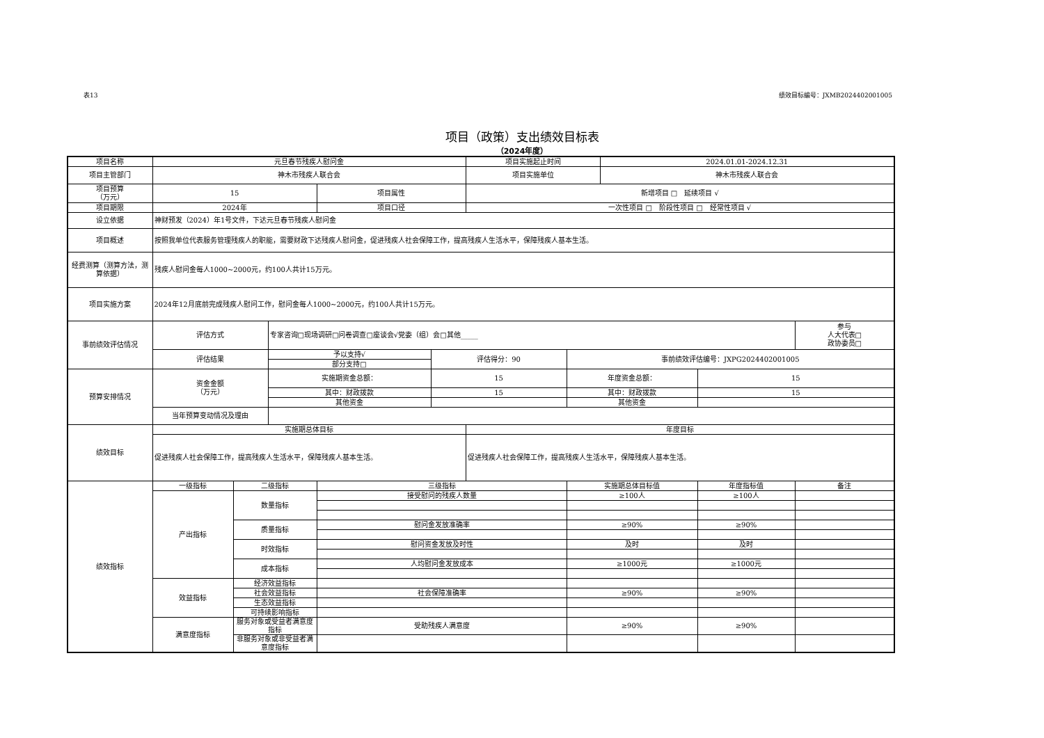表13 绩效目标编号：JXMB2024402001005
项目（政策）支出绩效目标表
（2024年度）
| 项目名称 | 元旦春节残疾人慰问金 | | | | | 项目实施起止时间 | | 2024.01.01-2024.12.31 | | |
| 项目主管部门 | 神木市残疾人联合会 | | | | | 项目实施单位 | | 神木市残疾人联合会 | | |
| 项目预算 （万元） | 15 | | | 项目属性 | | 新增项目 □ 延续项目 √ | | | | |
| 项目期限 | 2024年 | | | 项目口径 | | 一次性项目 □ 阶段性项目 □ 经常性项目 √ | | | | |
| 设立依据 | 神财预发（2024）年1号文件，下达元旦春节残疾人慰问金 | | | | | | | | | |
| 项目概述 | 按照我单位代表服务管理残疾人的职能，需要财政下达残疾人慰问金，促进残疾人社会保障工作，提高残疾人生活水平，保障残疾人基本生活。 | | | | | | | | | |
| 经费测算（测算方法，测算依据） | 残疾人慰问金每人1000~2000元，约100人共计15万元。 | | | | | | | | | |
| 项目实施方案 | 2024年12月底前完成残疾人慰问工作，慰问金每人1000~2000元，约100人共计15万元。 | | | | | | | | | |
| 事前绩效评估情况 | 评估方式 | | 专家咨询□现场调研□问卷调查□座谈会√党委（组）会□其他_____ | | | | | | | 参与 人大代表□ 政协委员□ |
| | 评估结果 | | 予以支持√ | | 评估得分：90 | | 事前绩效评估编号：JXPG2024402001005 | | | |
| | | | 部分支持□ | | | | | | | |
| 预算安排情况 | 资金金额 （万元） | | 实施期资金总额： | | 15 | | 年度资金总额： | | 15 | |
| | | | 其中：财政拨款 | | 15 | | 其中：财政拨款 | | 15 | |
| | | | 其他资金 | | | | 其他资金 | | | |
| | 当年预算变动情况及理由 | | | | | | | | | |
| 绩效目标 | 实施期总体目标 | | | | | 年度目标 | | | | |
| | 促进残疾人社会保障工作，提高残疾人生活水平，保障残疾人基本生活。 | | | | | 促进残疾人社会保障工作，提高残疾人生活水平，保障残疾人基本生活。 | | | | |
| 绩效指标 | 一级指标 | 二级指标 | | 三级指标 | | | 实施期总体目标值 | | 年度指标值 | 备注 |
| | 产出指标 | 数量指标 | | 接受慰问的残疾人数量 | | | ≥100人 | | ≥100人 | |
| | | 质量指标 | | 慰问金发放准确率 | | | ≥90% | | ≥90% | |
| | | 时效指标 | | 慰问资金发放及时性 | | | 及时 | | 及时 | |
| | | 成本指标 | | 人均慰问金发放成本 | | | ≥1000元 | | ≥1000元 | |
| | 效益指标 | 经济效益指标 | | | | | | | | |
| | | 社会效益指标 | | 社会保障准确率 | | | ≥90% | | ≥90% | |
| | | 生态效益指标 | | | | | | | | |
| | | 可持续影响指标 | | | | | | | | |
| | 满意度指标 | 服务对象或受益者满意度指标 | | 受助残疾人满意度 | | | ≥90% | | ≥90% | |
| | | 非服务对象或非受益者满意度指标 | | | | | | | | |